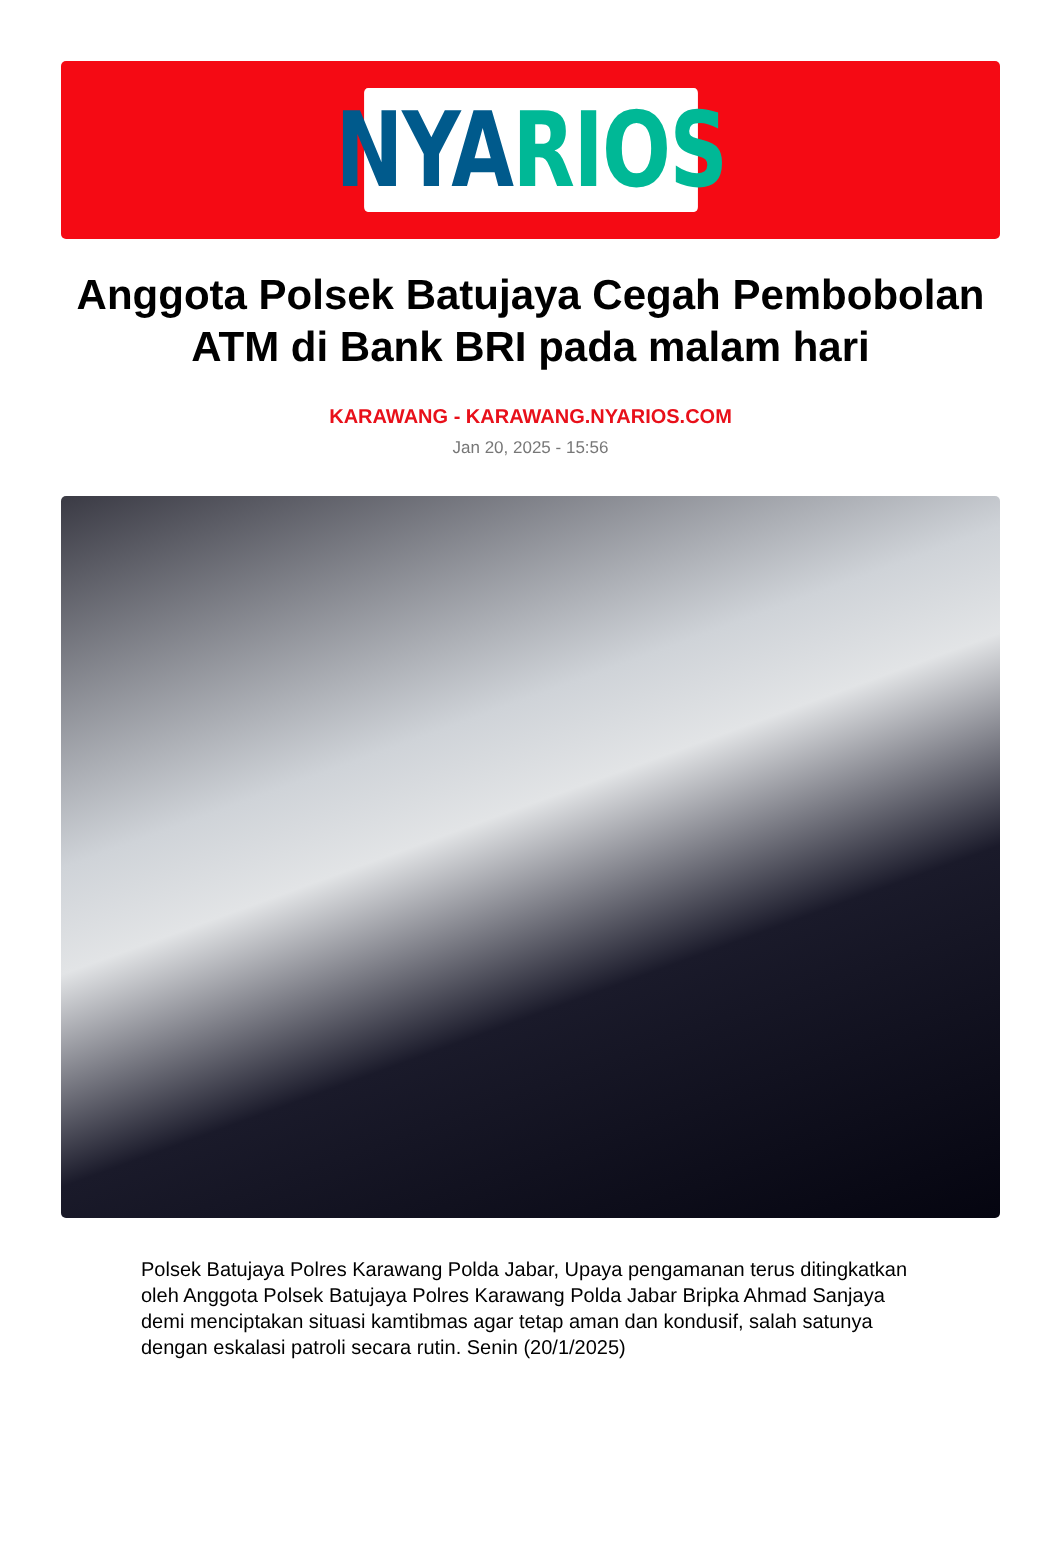NYA RIOS
Anggota Polsek Batujaya Cegah Pembobolan ATM di Bank BRI pada malam hari
KARAWANG - KARAWANG.NYARIOS.COM
Jan 20, 2025 - 15:56
Polsek Batujaya Polres Karawang Polda Jabar, Upaya pengamanan terus ditingkatkan oleh Anggota Polsek Batujaya Polres Karawang Polda Jabar Bripka Ahmad Sanjaya demi menciptakan situasi kamtibmas agar tetap aman dan kondusif, salah satunya dengan eskalasi patroli secara rutin. Senin (20/1/2025)